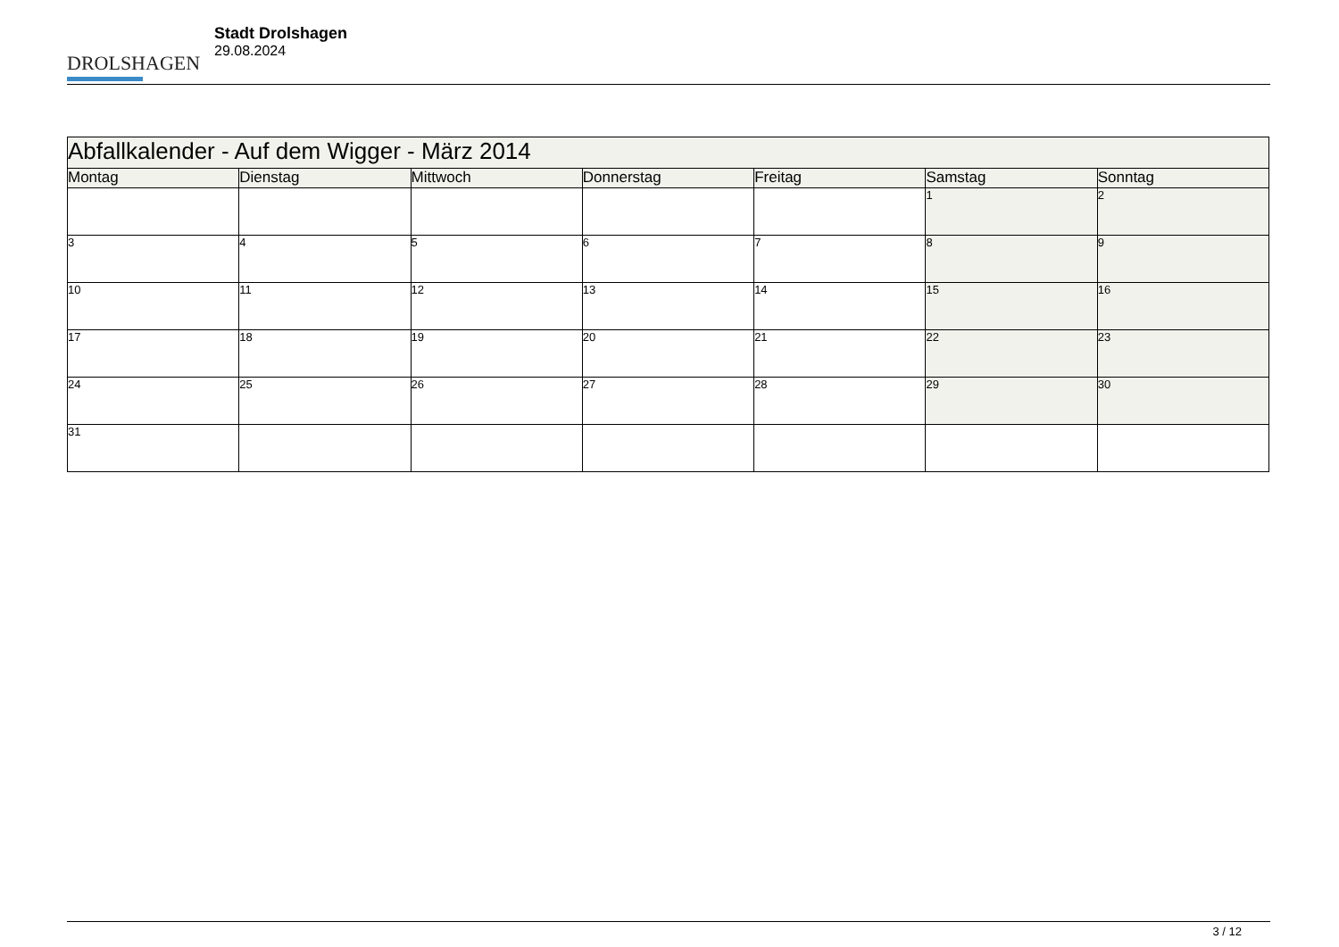DROLSHAGEN
Stadt Drolshagen
29.08.2024
| Abfallkalender - Auf dem Wigger - März 2014 | | | | | | |
| Montag | Dienstag | Mittwoch | Donnerstag | Freitag | Samstag | Sonntag |
| | | | | | 1 | 2 |
| 3 | 4 | 5 | 6 | 7 | 8 | 9 |
| 10 | 11 | 12 | 13 | 14 | 15 | 16 |
| 17 | 18 | 19 | 20 | 21 | 22 | 23 |
| 24 | 25 | 26 | 27 | 28 | 29 | 30 |
| 31 | | | | | | |
3 / 12